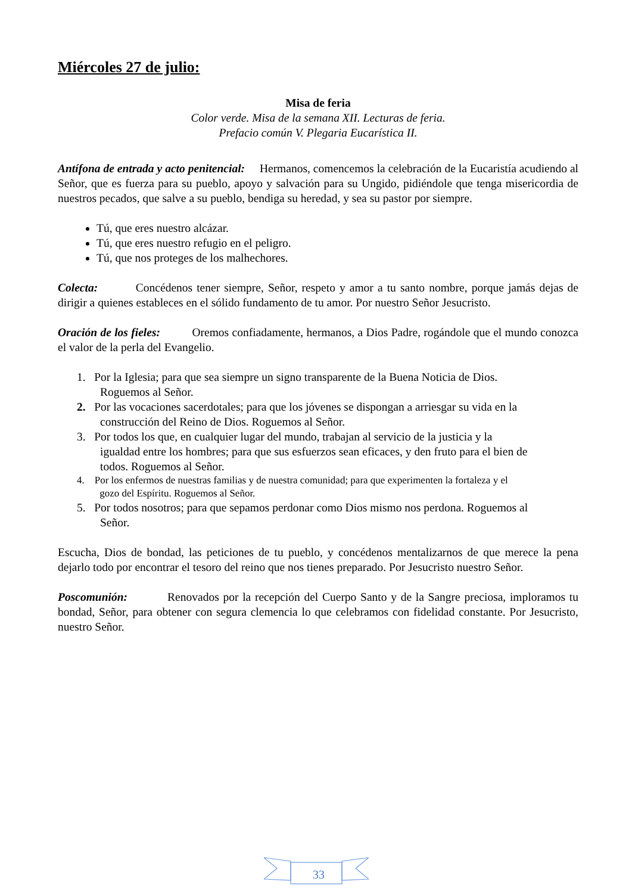Miércoles 27 de julio:
Misa de feria
Color verde. Misa de la semana XII. Lecturas de feria.
Prefacio común V. Plegaria Eucarística II.
Antífona de entrada y acto penitencial: Hermanos, comencemos la celebración de la Eucaristía acudiendo al Señor, que es fuerza para su pueblo, apoyo y salvación para su Ungido, pidiéndole que tenga misericordia de nuestros pecados, que salve a su pueblo, bendiga su heredad, y sea su pastor por siempre.
Tú, que eres nuestro alcázar.
Tú, que eres nuestro refugio en el peligro.
Tú, que nos proteges de los malhechores.
Colecta: Concédenos tener siempre, Señor, respeto y amor a tu santo nombre, porque jamás dejas de dirigir a quienes estableces en el sólido fundamento de tu amor. Por nuestro Señor Jesucristo.
Oración de los fieles: Oremos confiadamente, hermanos, a Dios Padre, rogándole que el mundo conozca el valor de la perla del Evangelio.
1. Por la Iglesia; para que sea siempre un signo transparente de la Buena Noticia de Dios.
Roguemos al Señor.
2. Por las vocaciones sacerdotales; para que los jóvenes se dispongan a arriesgar su vida en la
construcción del Reino de Dios. Roguemos al Señor.
3. Por todos los que, en cualquier lugar del mundo, trabajan al servicio de la justicia y la
igualdad entre los hombres; para que sus esfuerzos sean eficaces, y den fruto para el bien de
todos. Roguemos al Señor.
4. Por los enfermos de nuestras familias y de nuestra comunidad; para que experimenten la fortaleza y el
gozo del Espíritu. Roguemos al Señor.
5. Por todos nosotros; para que sepamos perdonar como Dios mismo nos perdona. Roguemos al
Señor.
Escucha, Dios de bondad, las peticiones de tu pueblo, y concédenos mentalizarnos de que merece la pena dejarlo todo por encontrar el tesoro del reino que nos tienes preparado. Por Jesucristo nuestro Señor.
Poscomunión: Renovados por la recepción del Cuerpo Santo y de la Sangre preciosa, imploramos tu bondad, Señor, para obtener con segura clemencia lo que celebramos con fidelidad constante. Por Jesucristo, nuestro Señor.
33